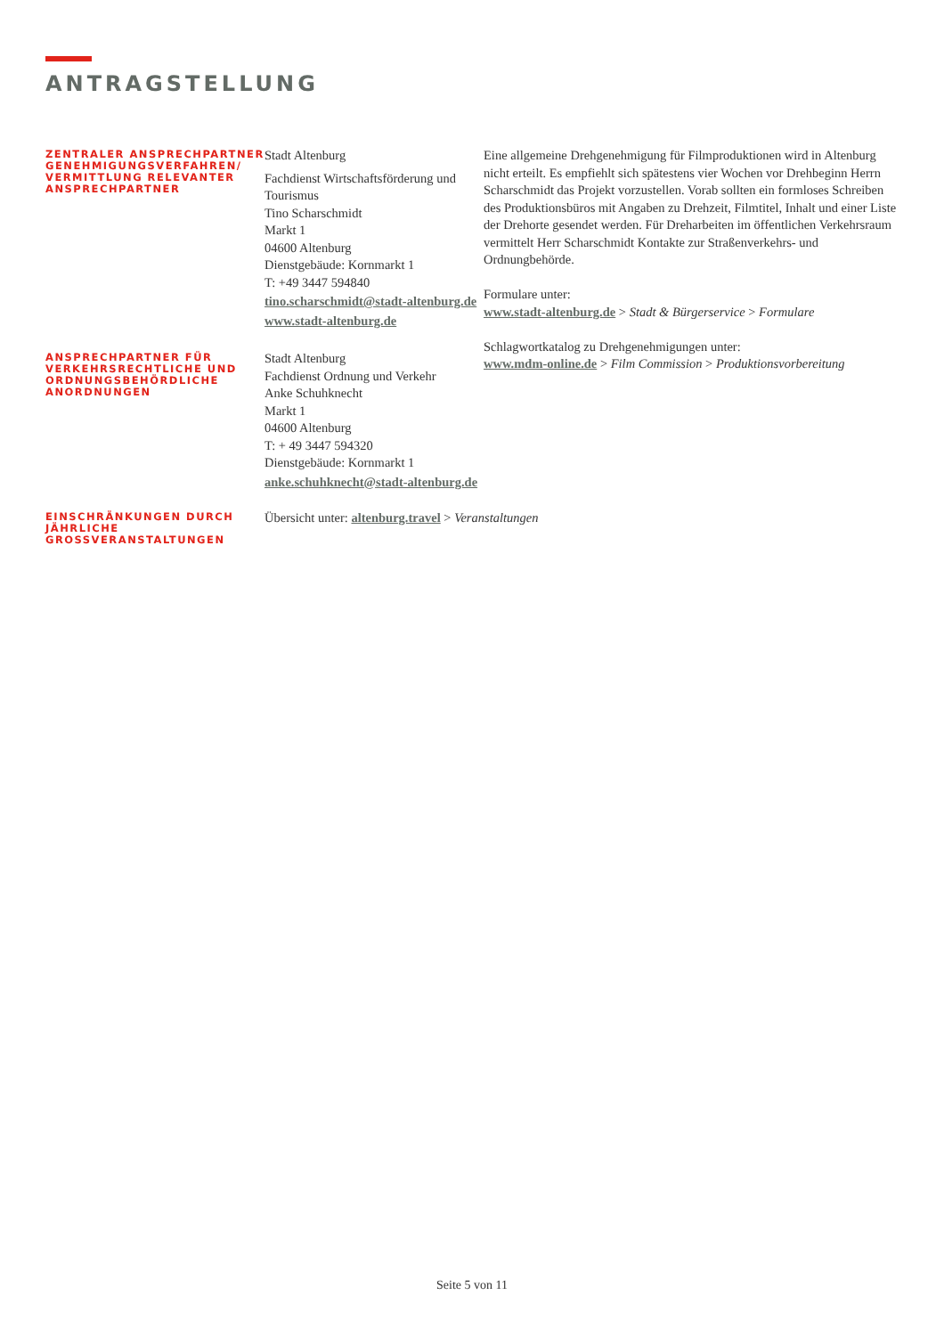ANTRAGSTELLUNG
ZENTRALER ANSPRECHPARTNER GENEHMIGUNGSVERFAHREN/ VERMITTLUNG RELEVANTER ANSPRECHPARTNER
Stadt Altenburg
Fachdienst Wirtschaftsförderung und Tourismus
Tino Scharschmidt
Markt 1
04600 Altenburg
Dienstgebäude: Kornmarkt 1
T: +49 3447 594840
tino.scharschmidt@stadt-altenburg.de
www.stadt-altenburg.de
ANSPRECHPARTNER FÜR VERKEHRSRECHTLICHE UND ORDNUNGSBEHÖRDLICHE ANORDNUNGEN
Stadt Altenburg
Fachdienst Ordnung und Verkehr
Anke Schuhknecht
Markt 1
04600 Altenburg
T: + 49 3447 594320
Dienstgebäude: Kornmarkt 1
anke.schuhknecht@stadt-altenburg.de
Eine allgemeine Drehgenehmigung für Filmproduktionen wird in Altenburg nicht erteilt. Es empfiehlt sich spätestens vier Wochen vor Drehbeginn Herrn Scharschmidt das Projekt vorzustellen. Vorab sollten ein formloses Schreiben des Produktionsbüros mit Angaben zu Drehzeit, Filmtitel, Inhalt und einer Liste der Drehorte gesendet werden. Für Dreharbeiten im öffentlichen Verkehrsraum vermittelt Herr Scharschmidt Kontakte zur Straßenverkehrs- und Ordnungbehörde.
Formulare unter:
www.stadt-altenburg.de > Stadt & Bürgerservice > Formulare
Schlagwortkatalog zu Drehgenehmigungen unter:
www.mdm-online.de > Film Commission > Produktionsvorbereitung
EINSCHRÄNKUNGEN DURCH JÄHRLICHE GROSSVERANSTALTUNGEN
Übersicht unter: altenburg.travel > Veranstaltungen
Seite 5 von 11